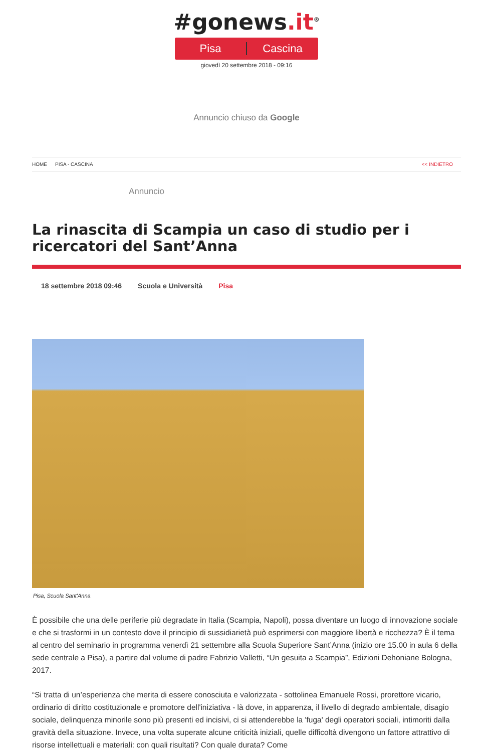#gonews.it<sup>®</sup>
Pisa Cascina
giovedì 20 settembre 2018 - 09:16
Annuncio chiuso da Google
HOME PISA - CASCINA << INDIETRO
Annuncio
La rinascita di Scampia un caso di studio per i ricercatori del Sant’Anna
18 settembre 2018 09:46 Scuola e Università Pisa
Pisa, Scuola Sant'Anna
È possibile che una delle periferie più degradate in Italia (Scampia, Napoli), possa diventare un luogo di innovazione sociale e che si trasformi in un contesto dove il principio di sussidiarietà può esprimersi con maggiore libertà e ricchezza? È il tema al centro del seminario in programma venerdì 21 settembre alla Scuola Superiore Sant’Anna (inizio ore 15.00 in aula 6 della sede centrale a Pisa), a partire dal volume di padre Fabrizio Valletti, “Un gesuita a Scampia”, Edizioni Dehoniane Bologna, 2017.
“Si tratta di un’esperienza che merita di essere conosciuta e valorizzata - sottolinea Emanuele Rossi, prorettore vicario, ordinario di diritto costituzionale e promotore dell'iniziativa - là dove, in apparenza, il livello di degrado ambientale, disagio sociale, delinquenza minorile sono più presenti ed incisivi, ci si attenderebbe la 'fuga' degli operatori sociali, intimoriti dalla gravità della situazione. Invece, una volta superate alcune criticità iniziali, quelle difficoltà divengono un fattore attrattivo di risorse intellettuali e materiali: con quali risultati? Con quale durata? Come